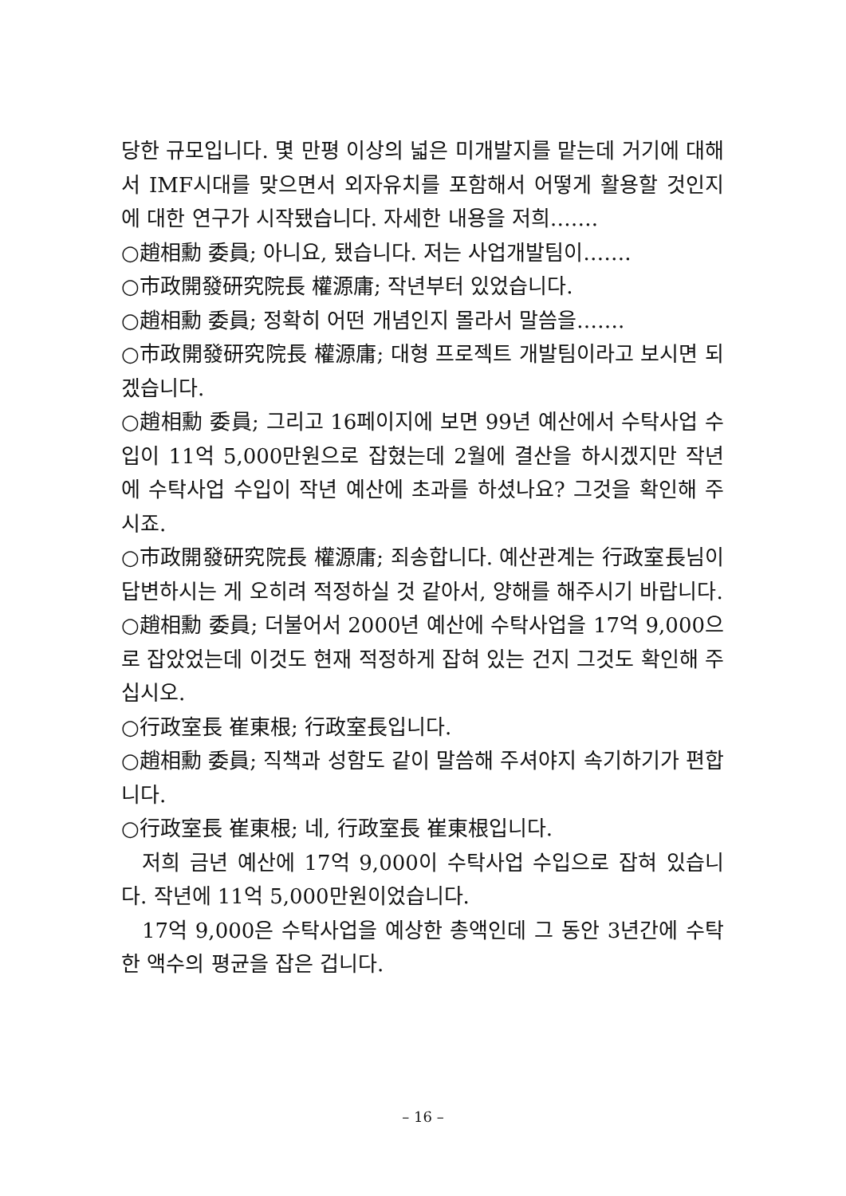당한 규모입니다. 몇 만평 이상의 넓은 미개발지를 맡는데 거기에 대해서 IMF시대를 맞으면서 외자유치를 포함해서 어떻게 활용할 것인지에 대한 연구가 시작됐습니다. 자세한 내용을 저희…….
○趙相勳 委員; 아니요, 됐습니다. 저는 사업개발팀이…….
○市政開發研究院長 權源庸; 작년부터 있었습니다.
○趙相勳 委員; 정확히 어떤 개념인지 몰라서 말씀을…….
○市政開發研究院長 權源庸; 대형 프로젝트 개발팀이라고 보시면 되겠습니다.
○趙相勳 委員; 그리고 16페이지에 보면 99년 예산에서 수탁사업 수입이 11억 5,000만원으로 잡혔는데 2월에 결산을 하시겠지만 작년에 수탁사업 수입이 작년 예산에 초과를 하셨나요? 그것을 확인해 주시죠.
○市政開發研究院長 權源庸; 죄송합니다. 예산관계는 行政室長님이 답변하시는 게 오히려 적정하실 것 같아서, 양해를 해주시기 바랍니다.
○趙相勳 委員; 더불어서 2000년 예산에 수탁사업을 17억 9,000으로 잡았었는데 이것도 현재 적정하게 잡혀 있는 건지 그것도 확인해 주십시오.
○行政室長 崔東根; 行政室長입니다.
○趙相勳 委員; 직책과 성함도 같이 말씀해 주셔야지 속기하기가 편합니다.
○行政室長 崔東根; 네, 行政室長 崔東根입니다.
저희 금년 예산에 17억 9,000이 수탁사업 수입으로 잡혀 있습니다. 작년에 11억 5,000만원이었습니다.
17억 9,000은 수탁사업을 예상한 총액인데 그 동안 3년간에 수탁한 액수의 평균을 잡은 겁니다.
– 16 –